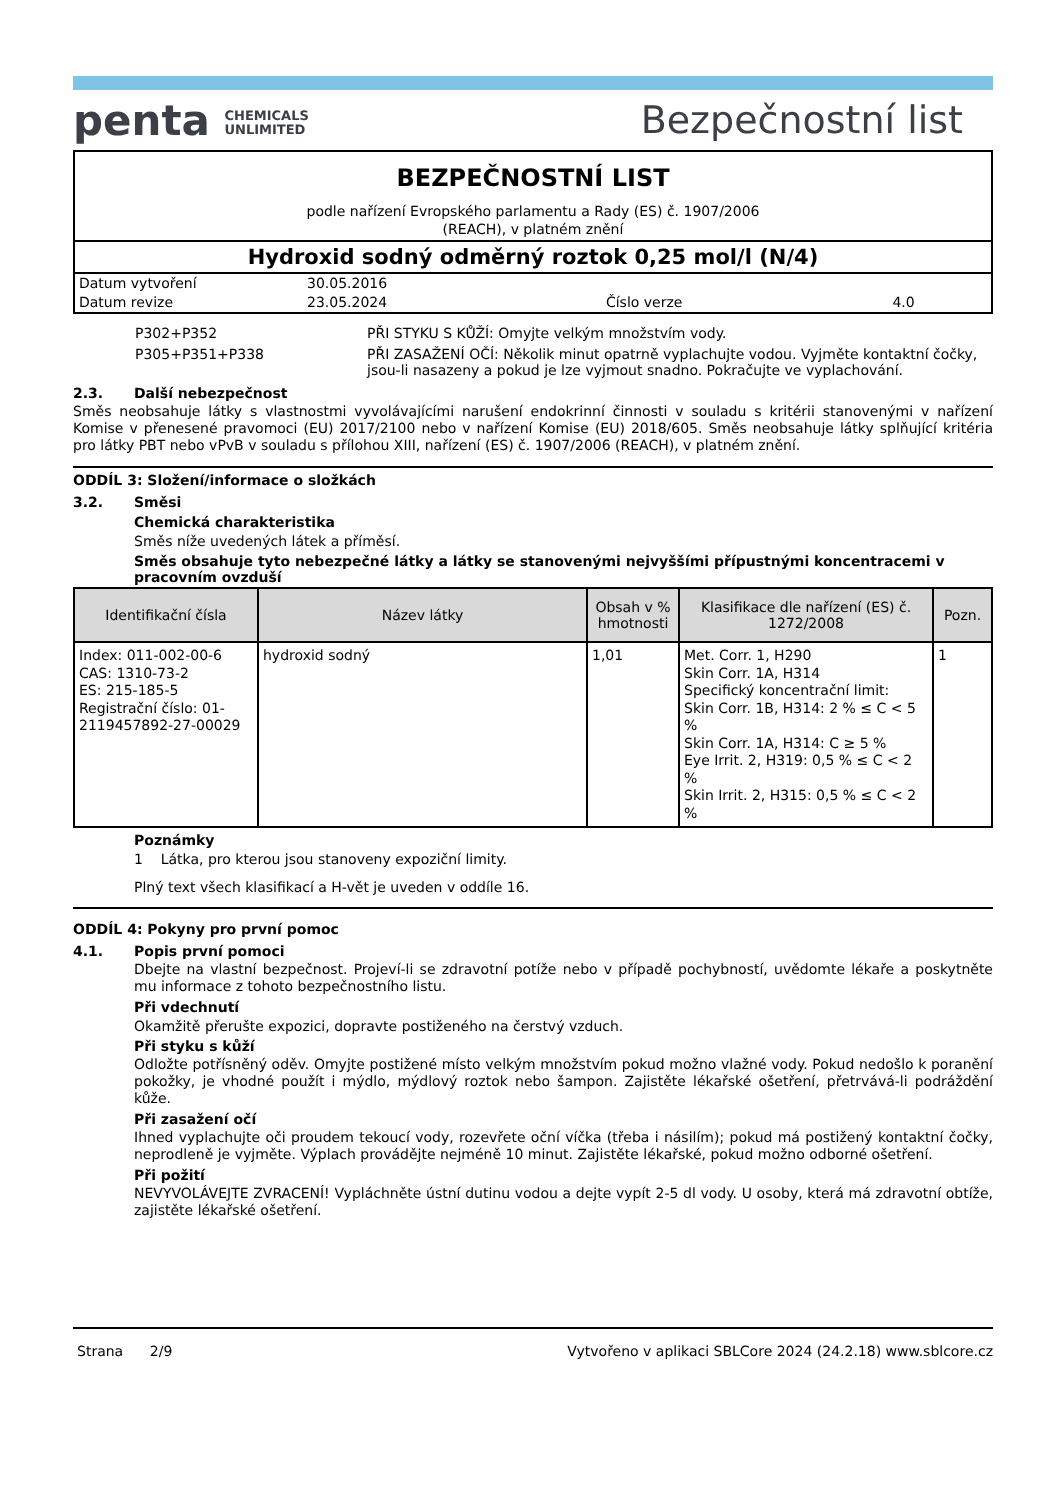penta CHEMICALS
UNLIMITED
Bezpečnostní list
BEZPEČNOSTNÍ LIST
podle nařízení Evropského parlamentu a Rady (ES) č. 1907/2006
(REACH), v platném znění
Hydroxid sodný odměrný roztok 0,25 mol/l (N/4)
| Datum vytvoření | 30.05.2016 | | |
| Datum revize | 23.05.2024 | Číslo verze | 4.0 |
| P302+P352 | PŘI STYKU S KŮŽÍ: Omyjte velkým množstvím vody. |
| P305+P351+P338 | PŘI ZASAŽENÍ OČÍ: Několik minut opatrně vyplachujte vodou. Vyjměte kontaktní čočky, jsou-li nasazeny a pokud je lze vyjmout snadno. Pokračujte ve vyplachování. |
2.3. Další nebezpečnost
Směs neobsahuje látky s vlastnostmi vyvolávajícími narušení endokrinní činnosti v souladu s kritérii stanovenými v nařízení Komise v přenesené pravomoci (EU) 2017/2100 nebo v nařízení Komise (EU) 2018/605. Směs neobsahuje látky splňující kritéria pro látky PBT nebo vPvB v souladu s přílohou XIII, nařízení (ES) č. 1907/2006 (REACH), v platném znění.
ODDÍL 3: Složení/informace o složkách
3.2. Směsi
Chemická charakteristika
Směs níže uvedených látek a příměsí.
Směs obsahuje tyto nebezpečné látky a látky se stanovenými nejvyššími přípustnými koncentracemi v pracovním ovzduší
| Identifikační čísla | Název látky | Obsah v % hmotnosti | Klasifikace dle nařízení (ES) č. 1272/2008 | Pozn. |
| --- | --- | --- | --- | --- |
| Index: 011-002-00-6 CAS: 1310-73-2 ES: 215-185-5 Registrační číslo: 01-2119457892-27-00029 | hydroxid sodný | 1,01 | Met. Corr. 1, H290 Skin Corr. 1A, H314 Specifický koncentrační limit: Skin Corr. 1B, H314: 2 % ≤ C < 5 % Skin Corr. 1A, H314: C ≥ 5 % Eye Irrit. 2, H319: 0,5 % ≤ C < 2 % Skin Irrit. 2, H315: 0,5 % ≤ C < 2 % | 1 |
Poznámky
1 Látka, pro kterou jsou stanoveny expoziční limity.
Plný text všech klasifikací a H-vět je uveden v oddíle 16.
ODDÍL 4: Pokyny pro první pomoc
4.1. Popis první pomoci
Dbejte na vlastní bezpečnost. Projeví-li se zdravotní potíže nebo v případě pochybností, uvědomte lékaře a poskytněte mu informace z tohoto bezpečnostního listu.
Při vdechnutí
Okamžitě přerušte expozici, dopravte postiženého na čerstvý vzduch.
Při styku s kůží
Odložte potřísněný oděv. Omyjte postižené místo velkým množstvím pokud možno vlažné vody. Pokud nedošlo k poranění pokožky, je vhodné použít i mýdlo, mýdlový roztok nebo šampon. Zajistěte lékařské ošetření, přetrvává-li podráždění kůže.
Při zasažení očí
Ihned vyplachujte oči proudem tekoucí vody, rozevřete oční víčka (třeba i násilím); pokud má postižený kontaktní čočky, neprodleně je vyjměte. Výplach provádějte nejméně 10 minut. Zajistěte lékařské, pokud možno odborné ošetření.
Při požití
NEVYVOLÁVEJTE ZVRACENÍ! Vypláchněte ústní dutinu vodou a dejte vypít 2-5 dl vody. U osoby, která má zdravotní obtíže, zajistěte lékařské ošetření.
Strana 2/9 Vytvořeno v aplikaci SBLCore 2024 (24.2.18) www.sblcore.cz